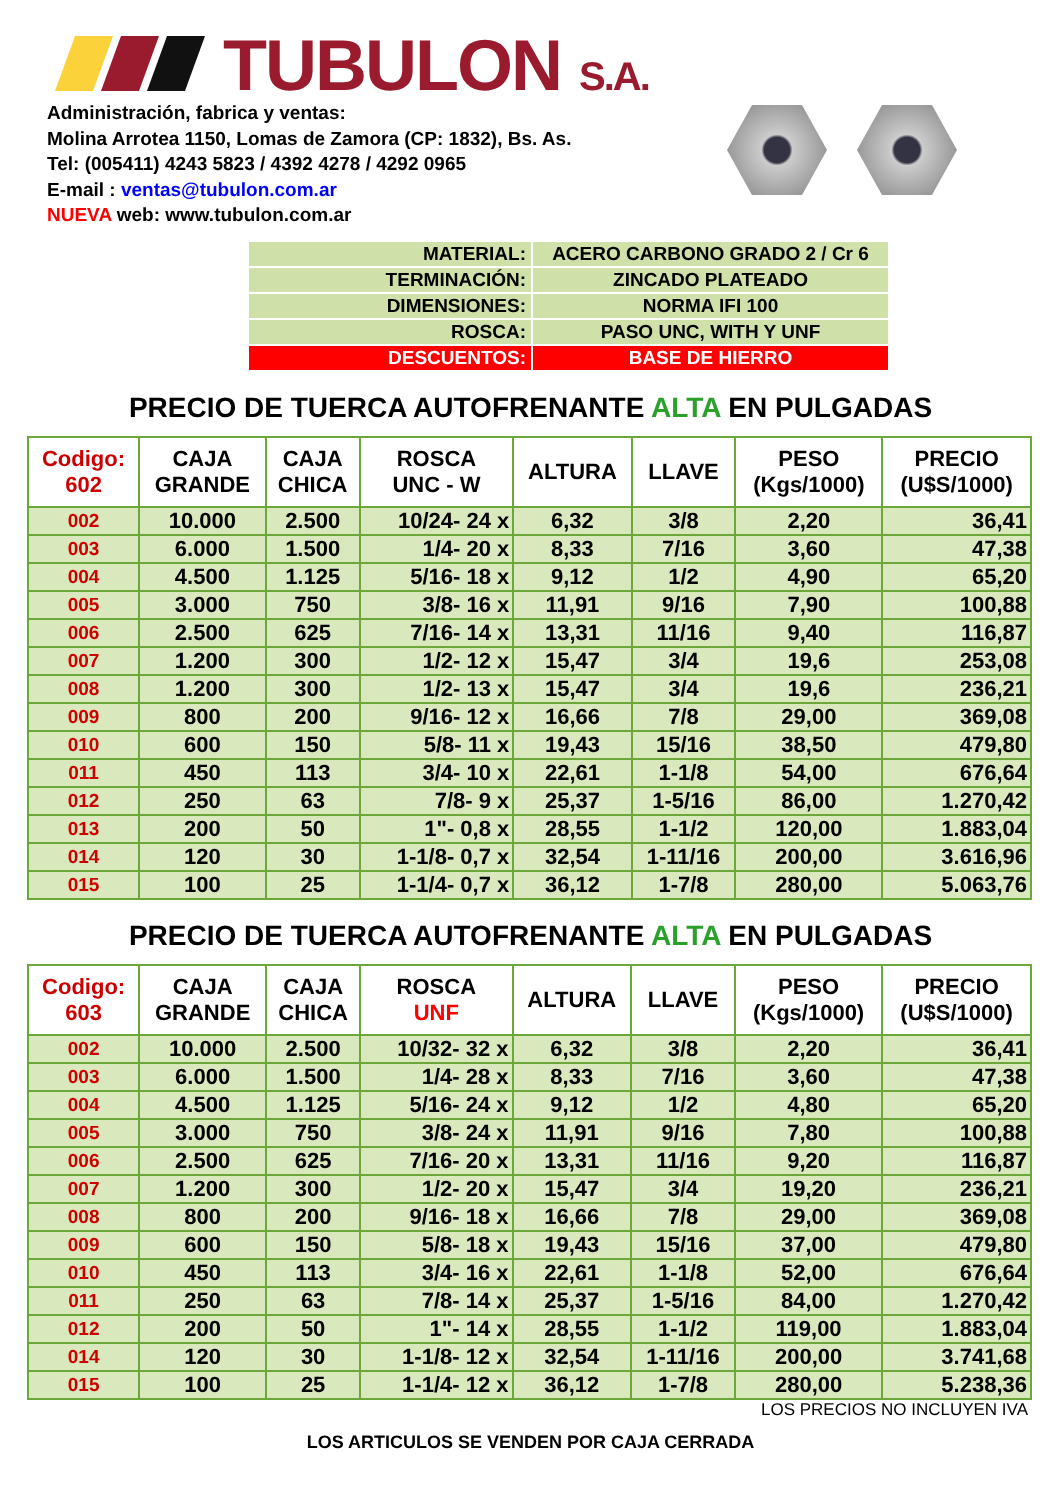TUBULON S.A.
Administración, fabrica y ventas:
Molina Arrotea 1150, Lomas de Zamora (CP: 1832), Bs. As.
Tel: (005411) 4243 5823 / 4392 4278 / 4292 0965
E-mail : ventas@tubulon.com.ar
NUEVA web: www.tubulon.com.ar
| MATERIAL: | ACERO CARBONO GRADO 2 / Cr 6 |
| TERMINACIÓN: | ZINCADO PLATEADO |
| DIMENSIONES: | NORMA IFI 100 |
| ROSCA: | PASO UNC, WITH Y UNF |
| DESCUENTOS: | BASE DE HIERRO |
PRECIO DE TUERCA AUTOFRENANTE ALTA EN PULGADAS
| Codigo: 602 | CAJA GRANDE | CAJA CHICA | ROSCA UNC - W | ALTURA | LLAVE | PESO (Kgs/1000) | PRECIO (U$S/1000) |
| --- | --- | --- | --- | --- | --- | --- | --- |
| 002 | 10.000 | 2.500 | 10/24- 24 x | 6,32 | 3/8 | 2,20 | 36,41 |
| 003 | 6.000 | 1.500 | 1/4- 20 x | 8,33 | 7/16 | 3,60 | 47,38 |
| 004 | 4.500 | 1.125 | 5/16- 18 x | 9,12 | 1/2 | 4,90 | 65,20 |
| 005 | 3.000 | 750 | 3/8- 16 x | 11,91 | 9/16 | 7,90 | 100,88 |
| 006 | 2.500 | 625 | 7/16- 14 x | 13,31 | 11/16 | 9,40 | 116,87 |
| 007 | 1.200 | 300 | 1/2- 12 x | 15,47 | 3/4 | 19,6 | 253,08 |
| 008 | 1.200 | 300 | 1/2- 13 x | 15,47 | 3/4 | 19,6 | 236,21 |
| 009 | 800 | 200 | 9/16- 12 x | 16,66 | 7/8 | 29,00 | 369,08 |
| 010 | 600 | 150 | 5/8- 11 x | 19,43 | 15/16 | 38,50 | 479,80 |
| 011 | 450 | 113 | 3/4- 10 x | 22,61 | 1-1/8 | 54,00 | 676,64 |
| 012 | 250 | 63 | 7/8- 9 x | 25,37 | 1-5/16 | 86,00 | 1.270,42 |
| 013 | 200 | 50 | 1"- 0,8 x | 28,55 | 1-1/2 | 120,00 | 1.883,04 |
| 014 | 120 | 30 | 1-1/8- 0,7 x | 32,54 | 1-11/16 | 200,00 | 3.616,96 |
| 015 | 100 | 25 | 1-1/4- 0,7 x | 36,12 | 1-7/8 | 280,00 | 5.063,76 |
PRECIO DE TUERCA AUTOFRENANTE ALTA EN PULGADAS
| Codigo: 603 | CAJA GRANDE | CAJA CHICA | ROSCA UNF | ALTURA | LLAVE | PESO (Kgs/1000) | PRECIO (U$S/1000) |
| --- | --- | --- | --- | --- | --- | --- | --- |
| 002 | 10.000 | 2.500 | 10/32- 32 x | 6,32 | 3/8 | 2,20 | 36,41 |
| 003 | 6.000 | 1.500 | 1/4- 28 x | 8,33 | 7/16 | 3,60 | 47,38 |
| 004 | 4.500 | 1.125 | 5/16- 24 x | 9,12 | 1/2 | 4,80 | 65,20 |
| 005 | 3.000 | 750 | 3/8- 24 x | 11,91 | 9/16 | 7,80 | 100,88 |
| 006 | 2.500 | 625 | 7/16- 20 x | 13,31 | 11/16 | 9,20 | 116,87 |
| 007 | 1.200 | 300 | 1/2- 20 x | 15,47 | 3/4 | 19,20 | 236,21 |
| 008 | 800 | 200 | 9/16- 18 x | 16,66 | 7/8 | 29,00 | 369,08 |
| 009 | 600 | 150 | 5/8- 18 x | 19,43 | 15/16 | 37,00 | 479,80 |
| 010 | 450 | 113 | 3/4- 16 x | 22,61 | 1-1/8 | 52,00 | 676,64 |
| 011 | 250 | 63 | 7/8- 14 x | 25,37 | 1-5/16 | 84,00 | 1.270,42 |
| 012 | 200 | 50 | 1"- 14 x | 28,55 | 1-1/2 | 119,00 | 1.883,04 |
| 014 | 120 | 30 | 1-1/8- 12 x | 32,54 | 1-11/16 | 200,00 | 3.741,68 |
| 015 | 100 | 25 | 1-1/4- 12 x | 36,12 | 1-7/8 | 280,00 | 5.238,36 |
LOS PRECIOS NO INCLUYEN IVA
LOS ARTICULOS SE VENDEN POR CAJA CERRADA